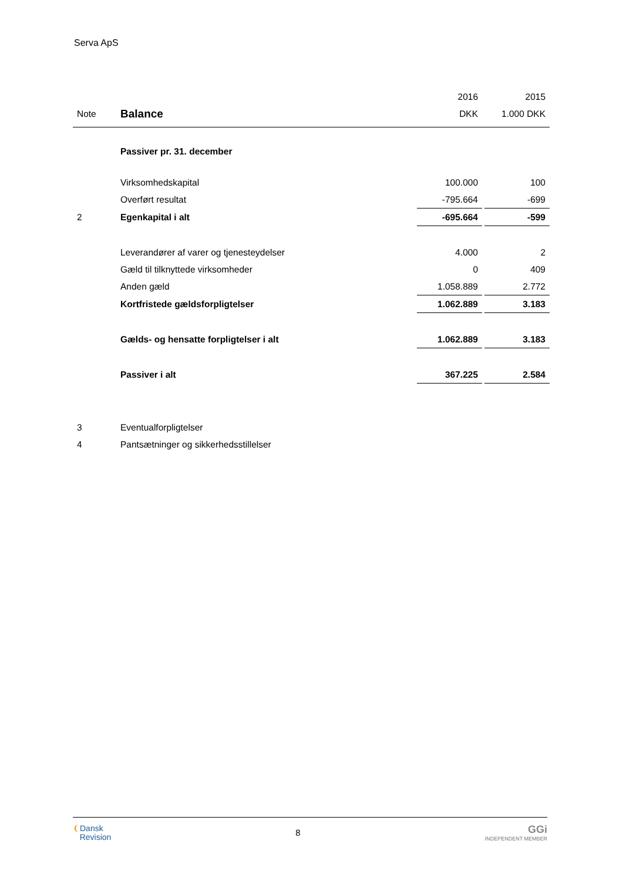Serva ApS
| | | 2016 | | 2015 |
| Note | Balance | DKK | | 1.000 DKK |
| | Passiver pr. 31. december | | | |
| | Virksomhedskapital | 100.000 | | 100 |
| | Overført resultat | -795.664 | | -699 |
| 2 | Egenkapital i alt | -695.664 | | -599 |
| | Leverandører af varer og tjenesteydelser | 4.000 | | 2 |
| | Gæld til tilknyttede virksomheder | 0 | | 409 |
| | Anden gæld | 1.058.889 | | 2.772 |
| | Kortfristede gældsforpligtelser | 1.062.889 | | 3.183 |
| | Gælds- og hensatte forpligtelser i alt | 1.062.889 | | 3.183 |
| | Passiver i alt | 367.225 | | 2.584 |
| 3 | Eventualforpligtelser | | | |
| 4 | Pantsætninger og sikkerhedsstillelser | | | |
❨Dansk
Revision
8
GGi
INDEPENDENT MEMBER